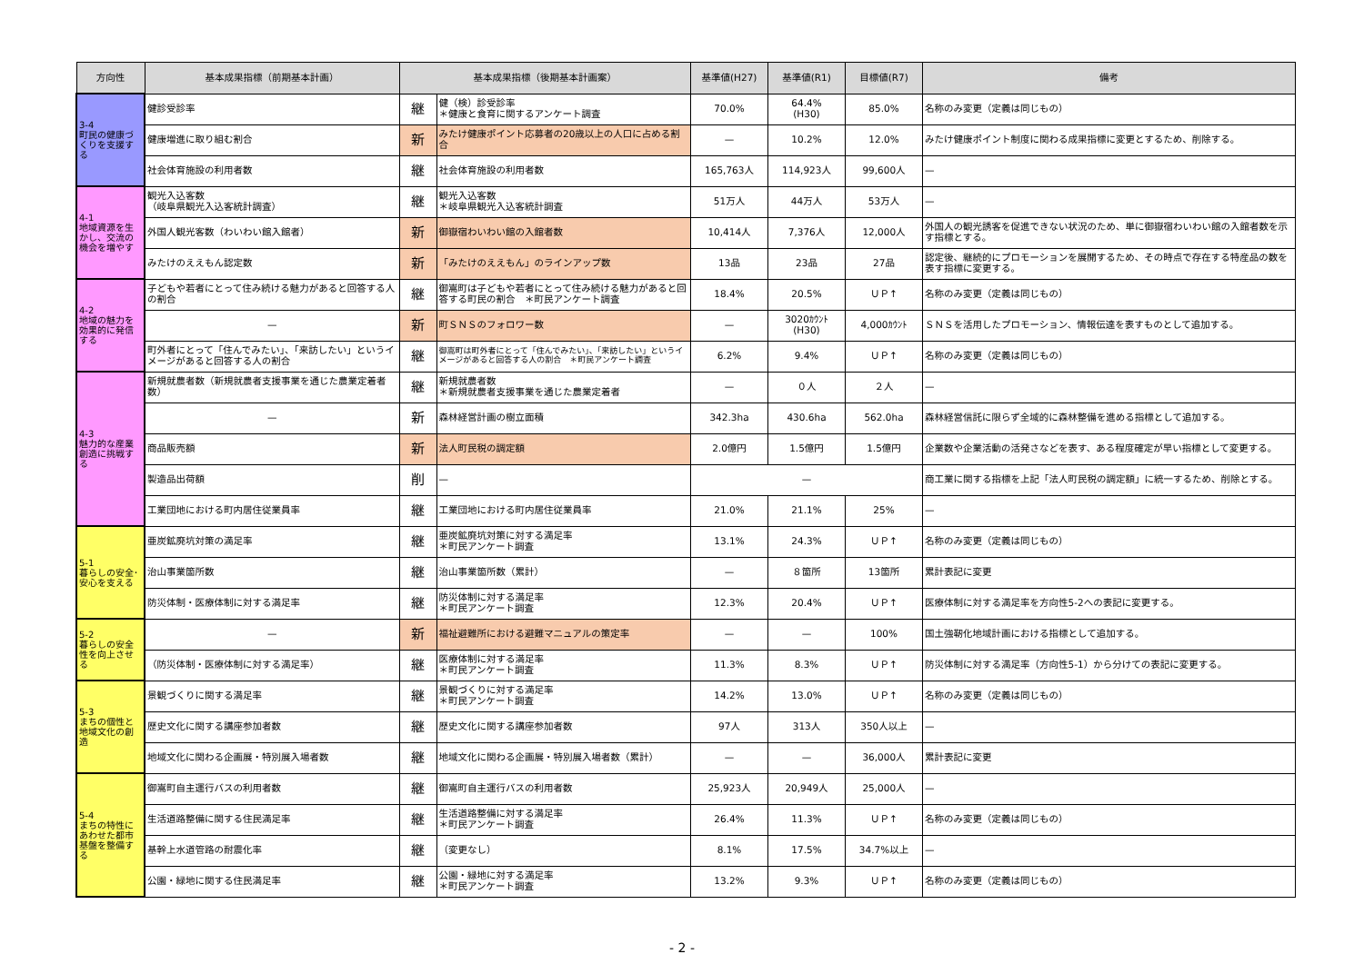| 方向性 | 基本成果指標（前期基本計画） | 基本成果指標（後期基本計画案） | | 基準値(H27) | 基準値(R1) | 目標値(R7) | 備考 |
| --- | --- | --- | --- | --- | --- | --- | --- |
| 3-4 町民の健康づくりを支援する | 健診受診率 | 継 | 健（検）診受診率 ＊健康と食育に関するアンケート調査 | 70.0% | 64.4% (H30) | 85.0% | 名称のみ変更（定義は同じもの） |
| | 健康増進に取り組む割合 | 新 | みたけ健康ポイント応募者の20歳以上の人口に占める割合 | — | 10.2% | 12.0% | みたけ健康ポイント制度に関わる成果指標に変更とするため、削除する。 |
| | 社会体育施設の利用者数 | 継 | 社会体育施設の利用者数 | 165,763人 | 114,923人 | 99,600人 | — |
| 4-1 地域資源を生かし、交流の機会を増やす | 観光入込客数 （岐阜県観光入込客統計調査） | 継 | 観光入込客数 ＊岐阜県観光入込客統計調査 | 51万人 | 44万人 | 53万人 | — |
| | 外国人観光客数（わいわい館入館者） | 新 | 御嶽宿わいわい館の入館者数 | 10,414人 | 7,376人 | 12,000人 | 外国人の観光誘客を促進できない状況のため、単に御嶽宿わいわい館の入館者数を示す指標とする。 |
| | みたけのええもん認定数 | 新 | 「みたけのええもん」のラインアップ数 | 13品 | 23品 | 27品 | 認定後、継続的にプロモーションを展開するため、その時点で存在する特産品の数を表す指標に変更する。 |
| 4-2 地域の魅力を効果的に発信する | 子どもや若者にとって住み続ける魅力があると回答する人の割合 | 継 | 御嵩町は子どもや若者にとって住み続ける魅力があると回答する町民の割合 ＊町民アンケート調査 | 18.4% | 20.5% | ＵＰ↑ | 名称のみ変更（定義は同じもの） |
| | — | 新 | 町ＳＮＳのフォロワー数 | — | 3020ｶｳﾝﾄ (H30) | 4,000ｶｳﾝﾄ | ＳＮＳを活用したプロモーション、情報伝達を表すものとして追加する。 |
| | 町外者にとって「住んでみたい」、「来訪したい」というイメージがあると回答する人の割合 | 継 | 御嵩町は町外者にとって「住んでみたい」、「来訪したい」というイメージがあると回答する人の割合 ＊町民アンケート調査 | 6.2% | 9.4% | ＵＰ↑ | 名称のみ変更（定義は同じもの） |
| 4-3 魅力的な産業創造に挑戦する | 新規就農者数（新規就農者支援事業を通じた農業定着者数） | 継 | 新規就農者数 ＊新規就農者支援事業を通じた農業定着者 | — | ０人 | ２人 | — |
| | — | 新 | 森林経営計画の樹立面積 | 342.3ha | 430.6ha | 562.0ha | 森林経営信託に限らず全域的に森林整備を進める指標として追加する。 |
| | 商品販売額 | 新 | 法人町民税の調定額 | 2.0億円 | 1.5億円 | 1.5億円 | 企業数や企業活動の活発さなどを表す、ある程度確定が早い指標として変更する。 |
| | 製造品出荷額 | 削 | — | — | | | 商工業に関する指標を上記「法人町民税の調定額」に統一するため、削除とする。 |
| | 工業団地における町内居住従業員率 | 継 | 工業団地における町内居住従業員率 | 21.0% | 21.1% | 25% | — |
| 5-1 暮らしの安全･安心を支える | 亜炭鉱廃坑対策の満足率 | 継 | 亜炭鉱廃坑対策に対する満足率 ＊町民アンケート調査 | 13.1% | 24.3% | ＵＰ↑ | 名称のみ変更（定義は同じもの） |
| | 治山事業箇所数 | 継 | 治山事業箇所数（累計） | — | ８箇所 | 13箇所 | 累計表記に変更 |
| | 防災体制・医療体制に対する満足率 | 継 | 防災体制に対する満足率 ＊町民アンケート調査 | 12.3% | 20.4% | ＵＰ↑ | 医療体制に対する満足率を方向性5-2への表記に変更する。 |
| 5-2 暮らしの安全性を向上させる | — | 新 | 福祉避難所における避難マニュアルの策定率 | — | — | 100% | 国土強靭化地域計画における指標として追加する。 |
| | （防災体制・医療体制に対する満足率） | 継 | 医療体制に対する満足率 ＊町民アンケート調査 | 11.3% | 8.3% | ＵＰ↑ | 防災体制に対する満足率（方向性5-1）から分けての表記に変更する。 |
| 5-3 まちの個性と地域文化の創造 | 景観づくりに関する満足率 | 継 | 景観づくりに対する満足率 ＊町民アンケート調査 | 14.2% | 13.0% | ＵＰ↑ | 名称のみ変更（定義は同じもの） |
| | 歴史文化に関する講座参加者数 | 継 | 歴史文化に関する講座参加者数 | 97人 | 313人 | 350人以上 | — |
| | 地域文化に関わる企画展・特別展入場者数 | 継 | 地域文化に関わる企画展・特別展入場者数（累計） | — | — | 36,000人 | 累計表記に変更 |
| 5-4 まちの特性にあわせた都市基盤を整備する | 御嵩町自主運行バスの利用者数 | 継 | 御嵩町自主運行バスの利用者数 | 25,923人 | 20,949人 | 25,000人 | — |
| | 生活道路整備に関する住民満足率 | 継 | 生活道路整備に対する満足率 ＊町民アンケート調査 | 26.4% | 11.3% | ＵＰ↑ | 名称のみ変更（定義は同じもの） |
| | 基幹上水道管路の耐震化率 | 継 | （変更なし） | 8.1% | 17.5% | 34.7%以上 | — |
| | 公園・緑地に関する住民満足率 | 継 | 公園・緑地に対する満足率 ＊町民アンケート調査 | 13.2% | 9.3% | ＵＰ↑ | 名称のみ変更（定義は同じもの） |
- 2 -